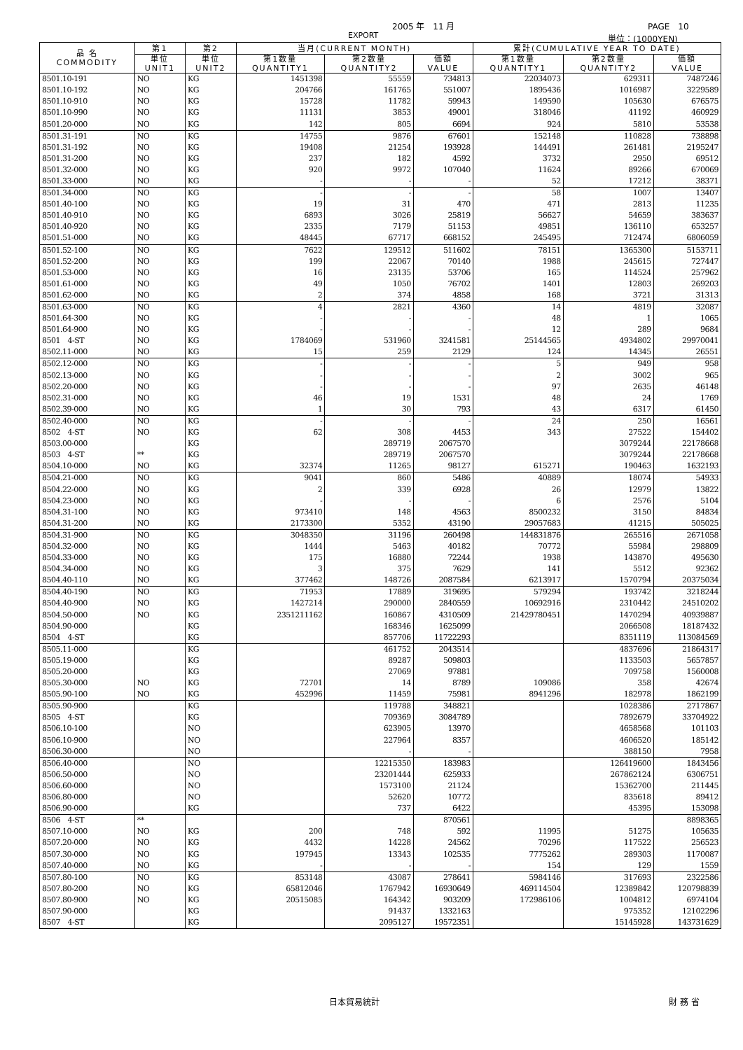2005 年　11 月 PAGE　10
EXPORT 単位：(1000YEN)
| 品 名 COMMODITY | 第1 | 第2 | 当月(CURRENT MONTH) | | | 累計(CUMULATIVE YEAR TO DATE) | | |
| --- | --- | --- | --- | --- | --- | --- | --- | --- |
| | 単位 UNIT1 | 単位 UNIT2 | 第1数量 QUANTITY1 | 第2数量 QUANTITY2 | 価額 VALUE | 第1数量 QUANTITY1 | 第2数量 QUANTITY2 | 価額 VALUE |
| 8501.10-191 | NO | KG | 1451398 | 55559 | 734813 | 22034073 | 629311 | 7487246 |
| 8501.10-192 | NO | KG | 204766 | 161765 | 551007 | 1895436 | 1016987 | 3229589 |
| 8501.10-910 | NO | KG | 15728 | 11782 | 59943 | 149590 | 105630 | 676575 |
| 8501.10-990 | NO | KG | 11131 | 3853 | 49001 | 318046 | 41192 | 460929 |
| 8501.20-000 | NO | KG | 142 | 805 | 6694 | 924 | 5810 | 53538 |
| 8501.31-191 | NO | KG | 14755 | 9876 | 67601 | 152148 | 110828 | 738898 |
| 8501.31-192 | NO | KG | 19408 | 21254 | 193928 | 144491 | 261481 | 2195247 |
| 8501.31-200 | NO | KG | 237 | 182 | 4592 | 3732 | 2950 | 69512 |
| 8501.32-000 | NO | KG | 920 | 9972 | 107040 | 11624 | 89266 | 670069 |
| 8501.33-000 | NO | KG | - | - | - | 52 | 17212 | 38371 |
| 8501.34-000 | NO | KG | - | - | - | 58 | 1007 | 13407 |
| 8501.40-100 | NO | KG | 19 | 31 | 470 | 471 | 2813 | 11235 |
| 8501.40-910 | NO | KG | 6893 | 3026 | 25819 | 56627 | 54659 | 383637 |
| 8501.40-920 | NO | KG | 2335 | 7179 | 51153 | 49851 | 136110 | 653257 |
| 8501.51-000 | NO | KG | 48445 | 67717 | 668152 | 245495 | 712474 | 6806059 |
| 8501.52-100 | NO | KG | 7622 | 129512 | 511602 | 78151 | 1365300 | 5153711 |
| 8501.52-200 | NO | KG | 199 | 22067 | 70140 | 1988 | 245615 | 727447 |
| 8501.53-000 | NO | KG | 16 | 23135 | 53706 | 165 | 114524 | 257962 |
| 8501.61-000 | NO | KG | 49 | 1050 | 76702 | 1401 | 12803 | 269203 |
| 8501.62-000 | NO | KG | 2 | 374 | 4858 | 168 | 3721 | 31313 |
| 8501.63-000 | NO | KG | 4 | 2821 | 4360 | 14 | 4819 | 32087 |
| 8501.64-300 | NO | KG | - | - | - | 48 | 1 | 1065 |
| 8501.64-900 | NO | KG | - | - | - | 12 | 289 | 9684 |
| 8501 4-ST | NO | KG | 1784069 | 531960 | 3241581 | 25144565 | 4934802 | 29970041 |
| 8502.11-000 | NO | KG | 15 | 259 | 2129 | 124 | 14345 | 26551 |
| 8502.12-000 | NO | KG | - | - | - | 5 | 949 | 958 |
| 8502.13-000 | NO | KG | - | - | - | 2 | 3002 | 965 |
| 8502.20-000 | NO | KG | - | - | - | 97 | 2635 | 46148 |
| 8502.31-000 | NO | KG | 46 | 19 | 1531 | 48 | 24 | 1769 |
| 8502.39-000 | NO | KG | 1 | 30 | 793 | 43 | 6317 | 61450 |
| 8502.40-000 | NO | KG | - | - | - | 24 | 250 | 16561 |
| 8502 4-ST | NO | KG | 62 | 308 | 4453 | 343 | 27522 | 154402 |
| 8503.00-000 | | KG | | 289719 | 2067570 | | 3079244 | 22178668 |
| 8503 4-ST | ** | KG | | 289719 | 2067570 | | 3079244 | 22178668 |
| 8504.10-000 | NO | KG | 32374 | 11265 | 98127 | 615271 | 190463 | 1632193 |
| 8504.21-000 | NO | KG | 9041 | 860 | 5486 | 40889 | 18074 | 54933 |
| 8504.22-000 | NO | KG | 2 | 339 | 6928 | 26 | 12979 | 13822 |
| 8504.23-000 | NO | KG | - | - | - | 6 | 2576 | 5104 |
| 8504.31-100 | NO | KG | 973410 | 148 | 4563 | 8500232 | 3150 | 84834 |
| 8504.31-200 | NO | KG | 2173300 | 5352 | 43190 | 29057683 | 41215 | 505025 |
| 8504.31-900 | NO | KG | 3048350 | 31196 | 260498 | 144831876 | 265516 | 2671058 |
| 8504.32-000 | NO | KG | 1444 | 5463 | 40182 | 70772 | 55984 | 298809 |
| 8504.33-000 | NO | KG | 175 | 16880 | 72244 | 1938 | 143870 | 495630 |
| 8504.34-000 | NO | KG | 3 | 375 | 7629 | 141 | 5512 | 92362 |
| 8504.40-110 | NO | KG | 377462 | 148726 | 2087584 | 6213917 | 1570794 | 20375034 |
| 8504.40-190 | NO | KG | 71953 | 17889 | 319695 | 579294 | 193742 | 3218244 |
| 8504.40-900 | NO | KG | 1427214 | 290000 | 2840559 | 10692916 | 2310442 | 24510202 |
| 8504.50-000 | NO | KG | 2351211162 | 160867 | 4310509 | 21429780451 | 1470294 | 40939887 |
| 8504.90-000 | | KG | | 168346 | 1625099 | | 2066508 | 18187432 |
| 8504 4-ST | | KG | | 857706 | 11722293 | | 8351119 | 113084569 |
| 8505.11-000 | | KG | | 461752 | 2043514 | | 4837696 | 21864317 |
| 8505.19-000 | | KG | | 89287 | 509803 | | 1133503 | 5657857 |
| 8505.20-000 | | KG | | 27069 | 97881 | | 709758 | 1560008 |
| 8505.30-000 | NO | KG | 72701 | 14 | 8789 | 109086 | 358 | 42674 |
| 8505.90-100 | NO | KG | 452996 | 11459 | 75981 | 8941296 | 182978 | 1862199 |
| 8505.90-900 | | KG | | 119788 | 348821 | | 1028386 | 2717867 |
| 8505 4-ST | | KG | | 709369 | 3084789 | | 7892679 | 33704922 |
| 8506.10-100 | | NO | | 623905 | 13970 | | 4658568 | 101103 |
| 8506.10-900 | | NO | | 227964 | 8357 | | 4606520 | 185142 |
| 8506.30-000 | | NO | | - | - | | 388150 | 7958 |
| 8506.40-000 | | NO | | 12215350 | 183983 | | 126419600 | 1843456 |
| 8506.50-000 | | NO | | 23201444 | 625933 | | 267862124 | 6306751 |
| 8506.60-000 | | NO | | 1573100 | 21124 | | 15362700 | 211445 |
| 8506.80-000 | | NO | | 52620 | 10772 | | 835618 | 89412 |
| 8506.90-000 | | KG | | 737 | 6422 | | 45395 | 153098 |
| 8506 4-ST | ** | | | | 870561 | | | 8898365 |
| 8507.10-000 | NO | KG | 200 | 748 | 592 | 11995 | 51275 | 105635 |
| 8507.20-000 | NO | KG | 4432 | 14228 | 24562 | 70296 | 117522 | 256523 |
| 8507.30-000 | NO | KG | 197945 | 13343 | 102535 | 7775262 | 289303 | 1170087 |
| 8507.40-000 | NO | KG | - | - | - | 154 | 129 | 1559 |
| 8507.80-100 | NO | KG | 853148 | 43087 | 278641 | 5984146 | 317693 | 2322586 |
| 8507.80-200 | NO | KG | 65812046 | 1767942 | 16930649 | 469114504 | 12389842 | 120798839 |
| 8507.80-900 | NO | KG | 20515085 | 164342 | 903209 | 172986106 | 1004812 | 6974104 |
| 8507.90-000 | | KG | | 91437 | 1332163 | | 975352 | 12102296 |
| 8507 4-ST | | KG | | 2095127 | 19572351 | | 15145928 | 143731629 |
日本貿易統計 財 務 省